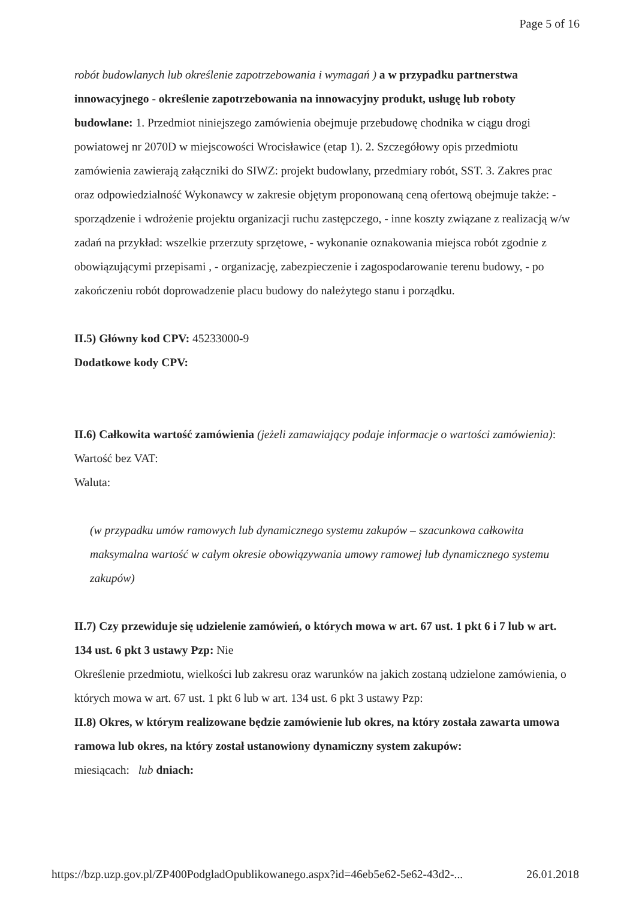Page 5 of 16
robót budowlanych lub określenie zapotrzebowania i wymagań ) a w przypadku partnerstwa innowacyjnego - określenie zapotrzebowania na innowacyjny produkt, usługę lub roboty budowlane: 1. Przedmiot niniejszego zamówienia obejmuje przebudowę chodnika w ciągu drogi powiatowej nr 2070D w miejscowości Wrocisławice (etap 1). 2. Szczegółowy opis przedmiotu zamówienia zawierają załączniki do SIWZ: projekt budowlany, przedmiary robót, SST. 3. Zakres prac oraz odpowiedzialność Wykonawcy w zakresie objętym proponowaną ceną ofertową obejmuje także: - sporządzenie i wdrożenie projektu organizacji ruchu zastępczego, - inne koszty związane z realizacją w/w zadań na przykład: wszelkie przerzuty sprzętowe, - wykonanie oznakowania miejsca robót zgodnie z obowiązującymi przepisami , - organizację, zabezpieczenie i zagospodarowanie terenu budowy, - po zakończeniu robót doprowadzenie placu budowy do należytego stanu i porządku.
II.5) Główny kod CPV: 45233000-9
Dodatkowe kody CPV:
II.6) Całkowita wartość zamówienia (jeżeli zamawiający podaje informacje o wartości zamówienia):
Wartość bez VAT:
Waluta:
(w przypadku umów ramowych lub dynamicznego systemu zakupów – szacunkowa całkowita maksymalna wartość w całym okresie obowiązywania umowy ramowej lub dynamicznego systemu zakupów)
II.7) Czy przewiduje się udzielenie zamówień, o których mowa w art. 67 ust. 1 pkt 6 i 7 lub w art. 134 ust. 6 pkt 3 ustawy Pzp: Nie
Określenie przedmiotu, wielkości lub zakresu oraz warunków na jakich zostaną udzielone zamówienia, o których mowa w art. 67 ust. 1 pkt 6 lub w art. 134 ust. 6 pkt 3 ustawy Pzp:
II.8) Okres, w którym realizowane będzie zamówienie lub okres, na który została zawarta umowa ramowa lub okres, na który został ustanowiony dynamiczny system zakupów:
miesiącach: lub dniach:
https://bzp.uzp.gov.pl/ZP400PodgladOpublikowanego.aspx?id=46eb5e62-5e62-43d2-... 26.01.2018